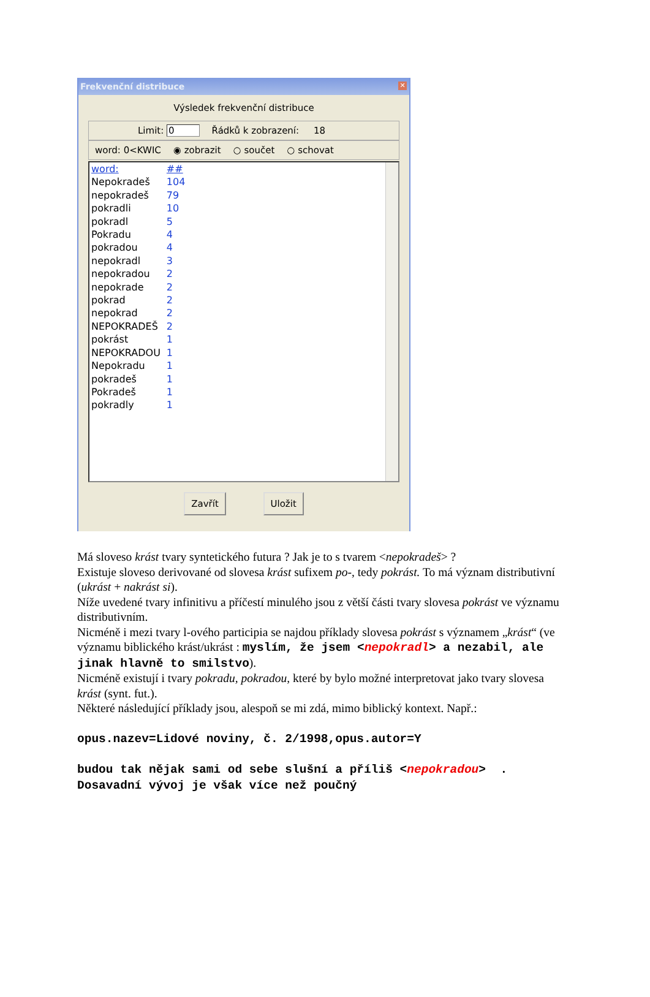Frekvenční distribuce
✕
Výsledek frekvenční distribuce
Limit: 0 Řádků k zobrazení: 18
word: 0<KWIC ◉ zobrazit ○ součet ○ schovat
| word: | ## |
| Nepokradeš | 104 |
| nepokradeš | 79 |
| pokradli | 10 |
| pokradl | 5 |
| Pokradu | 4 |
| pokradou | 4 |
| nepokradl | 3 |
| nepokradou | 2 |
| nepokrade | 2 |
| pokrad | 2 |
| nepokrad | 2 |
| NEPOKRADEŠ | 2 |
| pokrást | 1 |
| NEPOKRADOU | 1 |
| Nepokradu | 1 |
| pokradeš | 1 |
| Pokradeš | 1 |
| pokradly | 1 |
Zavřít Uložit
Má sloveso krást tvary syntetického futura ? Jak je to s tvarem <nepokradeš> ?
Existuje sloveso derivované od slovesa krást sufixem po-, tedy pokrást. To má význam distributivní (ukrást + nakrást si).
Níže uvedené tvary infinitivu a příčestí minulého jsou z větší části tvary slovesa pokrást ve významu distributivním.
Nicméně i mezi tvary l-ového participia se najdou příklady slovesa pokrást s významem „krást“ (ve významu biblického krást/ukrást : myslím, že jsem <nepokradl> a nezabil, ale jinak hlavně to smilstvo).
Nicméně existují i tvary pokradu, pokradou, které by bylo možné interpretovat jako tvary slovesa krást (synt. fut.).
Některé následující příklady jsou, alespoň se mi zdá, mimo biblický kontext. Např.:
opus.nazev=Lidové noviny, č. 2/1998,opus.autor=Y
budou tak nějak sami od sebe slušní a příliš <nepokradou> . Dosavadní vývoj je však více než poučný